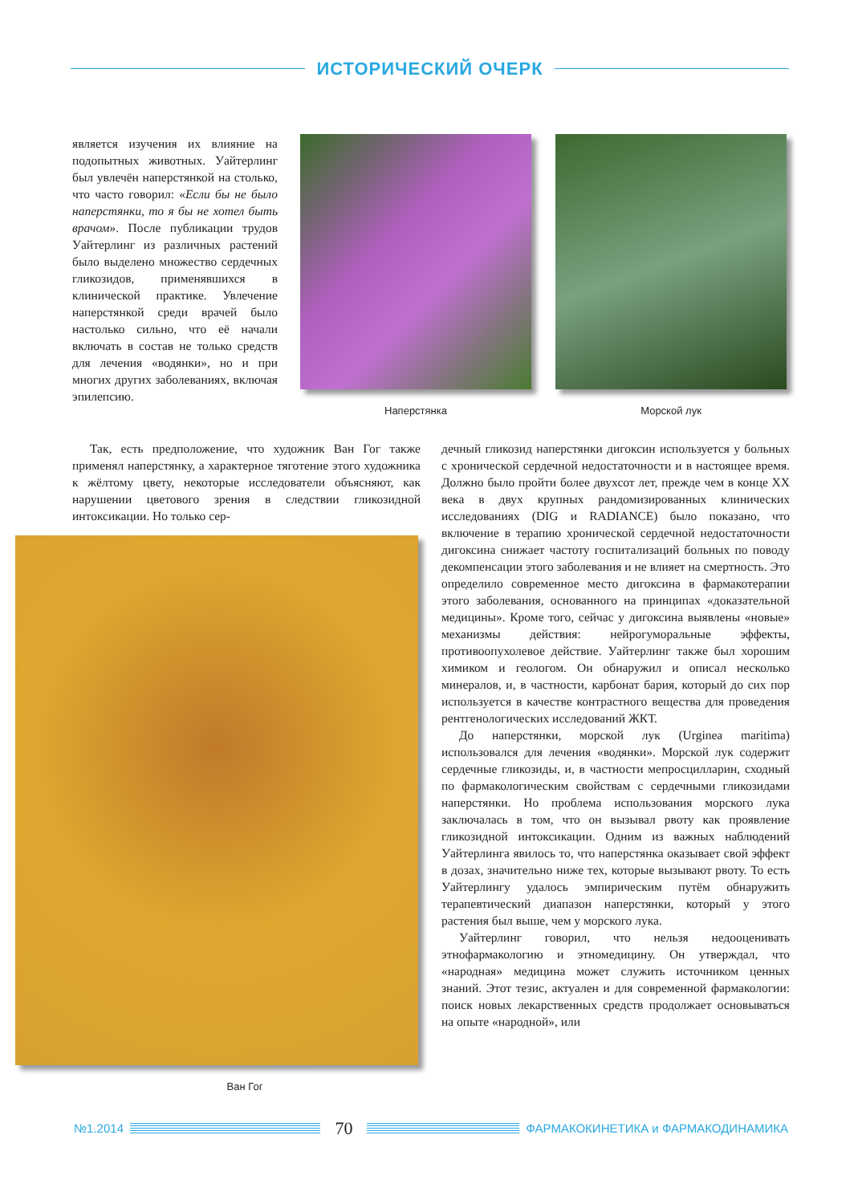ИСТОРИЧЕСКИЙ ОЧЕРК
является изучения их влияние на подопытных животных. Уайтерлинг был увлечён наперстянкой на столько, что часто говорил: «Если бы не было наперстянки, то я бы не хотел быть врачом». После публикации трудов Уайтерлинг из различных растений было выделено множество сердечных гликозидов, применявшихся в клинической практике. Увлечение наперстянкой среди врачей было настолько сильно, что её начали включать в состав не только средств для лечения «водянки», но и при многих других заболеваниях, включая эпилепсию.
Наперстянка Морской лук
Так, есть предположение, что художник Ван Гог также применял наперстянку, а характерное тяготение этого художника к жёлтому цвету, некоторые исследователи объясняют, как нарушении цветового зрения в следствии гликозидной интоксикации. Но только сер-
Ван Гог
дечный гликозид наперстянки дигоксин используется у больных с хронической сердечной недостаточности и в настоящее время. Должно было пройти более двухсот лет, прежде чем в конце XX века в двух крупных рандомизированных клинических исследованиях (DIG и RADIANCE) было показано, что включение в терапию хронической сердечной недостаточности дигоксина снижает частоту госпитализаций больных по поводу декомпенсации этого заболевания и не влияет на смертность. Это определило современное место дигоксина в фармакотерапии этого заболевания, основанного на принципах «доказательной медицины». Кроме того, сейчас у дигоксина выявлены «новые» механизмы действия: нейрогуморальные эффекты, противоопухолевое действие. Уайтерлинг также был хорошим химиком и геологом. Он обнаружил и описал несколько минералов, и, в частности, карбонат бария, который до сих пор используется в качестве контрастного вещества для проведения рентгенологических исследований ЖКТ.
До наперстянки, морской лук (Urginea maritima) использовался для лечения «водянки». Морской лук содержит сердечные гликозиды, и, в частности мепросцилларин, сходный по фармакологическим свойствам с сердечными гликозидами наперстянки. Но проблема использования морского лука заключалась в том, что он вызывал рвоту как проявление гликозидной интоксикации. Одним из важных наблюдений Уайтерлинга явилось то, что наперстянка оказывает свой эффект в дозах, значительно ниже тех, которые вызывают рвоту. То есть Уайтерлингу удалось эмпирическим путём обнаружить терапевтический диапазон наперстянки, который у этого растения был выше, чем у морского лука.
Уайтерлинг говорил, что нельзя недооценивать этнофармакологию и этномедицину. Он утверждал, что «народная» медицина может служить источником ценных знаний. Этот тезис, актуален и для современной фармакологии: поиск новых лекарственных средств продолжает основываться на опыте «народной», или
№1.2014
70
ФАРМАКОКИНЕТИКА и ФАРМАКОДИНАМИКА